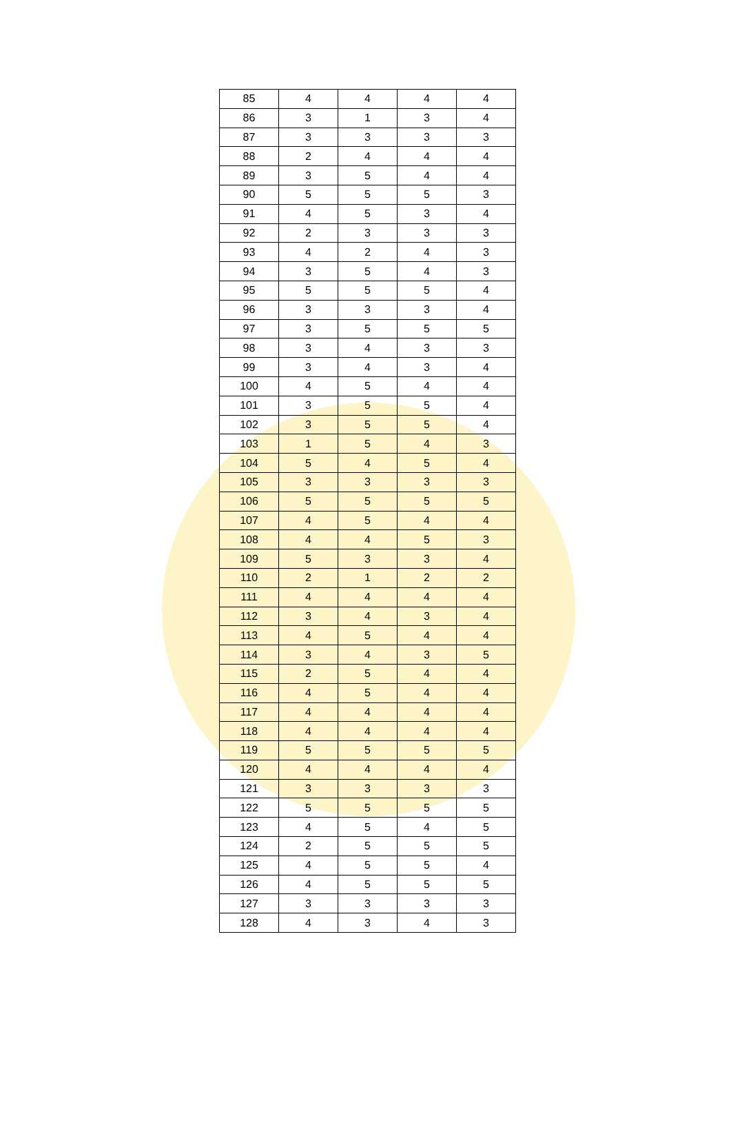| 85 | 4 | 4 | 4 | 4 |
| 86 | 3 | 1 | 3 | 4 |
| 87 | 3 | 3 | 3 | 3 |
| 88 | 2 | 4 | 4 | 4 |
| 89 | 3 | 5 | 4 | 4 |
| 90 | 5 | 5 | 5 | 3 |
| 91 | 4 | 5 | 3 | 4 |
| 92 | 2 | 3 | 3 | 3 |
| 93 | 4 | 2 | 4 | 3 |
| 94 | 3 | 5 | 4 | 3 |
| 95 | 5 | 5 | 5 | 4 |
| 96 | 3 | 3 | 3 | 4 |
| 97 | 3 | 5 | 5 | 5 |
| 98 | 3 | 4 | 3 | 3 |
| 99 | 3 | 4 | 3 | 4 |
| 100 | 4 | 5 | 4 | 4 |
| 101 | 3 | 5 | 5 | 4 |
| 102 | 3 | 5 | 5 | 4 |
| 103 | 1 | 5 | 4 | 3 |
| 104 | 5 | 4 | 5 | 4 |
| 105 | 3 | 3 | 3 | 3 |
| 106 | 5 | 5 | 5 | 5 |
| 107 | 4 | 5 | 4 | 4 |
| 108 | 4 | 4 | 5 | 3 |
| 109 | 5 | 3 | 3 | 4 |
| 110 | 2 | 1 | 2 | 2 |
| 111 | 4 | 4 | 4 | 4 |
| 112 | 3 | 4 | 3 | 4 |
| 113 | 4 | 5 | 4 | 4 |
| 114 | 3 | 4 | 3 | 5 |
| 115 | 2 | 5 | 4 | 4 |
| 116 | 4 | 5 | 4 | 4 |
| 117 | 4 | 4 | 4 | 4 |
| 118 | 4 | 4 | 4 | 4 |
| 119 | 5 | 5 | 5 | 5 |
| 120 | 4 | 4 | 4 | 4 |
| 121 | 3 | 3 | 3 | 3 |
| 122 | 5 | 5 | 5 | 5 |
| 123 | 4 | 5 | 4 | 5 |
| 124 | 2 | 5 | 5 | 5 |
| 125 | 4 | 5 | 5 | 4 |
| 126 | 4 | 5 | 5 | 5 |
| 127 | 3 | 3 | 3 | 3 |
| 128 | 4 | 3 | 4 | 3 |